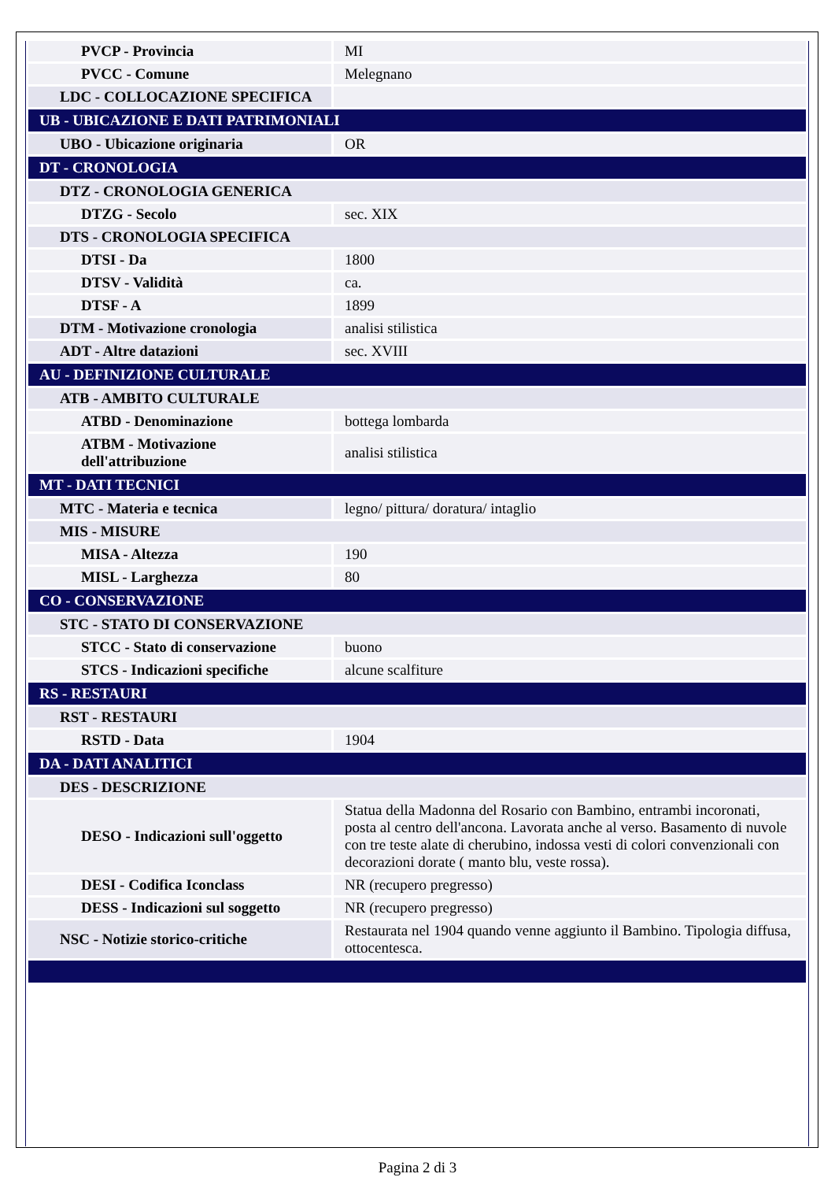| PVCP - Provincia | MI |
| PVCC - Comune | Melegnano |
| LDC - COLLOCAZIONE SPECIFICA | |
| UB - UBICAZIONE E DATI PATRIMONIALI | |
| UBO - Ubicazione originaria | OR |
| DT - CRONOLOGIA | |
| DTZ - CRONOLOGIA GENERICA | |
| DTZG - Secolo | sec. XIX |
| DTS - CRONOLOGIA SPECIFICA | |
| DTSI - Da | 1800 |
| DTSV - Validità | ca. |
| DTSF - A | 1899 |
| DTM - Motivazione cronologia | analisi stilistica |
| ADT - Altre datazioni | sec. XVIII |
| AU - DEFINIZIONE CULTURALE | |
| ATB - AMBITO CULTURALE | |
| ATBD - Denominazione | bottega lombarda |
| ATBM - Motivazione dell'attribuzione | analisi stilistica |
| MT - DATI TECNICI | |
| MTC - Materia e tecnica | legno/ pittura/ doratura/ intaglio |
| MIS - MISURE | |
| MISA - Altezza | 190 |
| MISL - Larghezza | 80 |
| CO - CONSERVAZIONE | |
| STC - STATO DI CONSERVAZIONE | |
| STCC - Stato di conservazione | buono |
| STCS - Indicazioni specifiche | alcune scalfiture |
| RS - RESTAURI | |
| RST - RESTAURI | |
| RSTD - Data | 1904 |
| DA - DATI ANALITICI | |
| DES - DESCRIZIONE | |
| DESO - Indicazioni sull'oggetto | Statua della Madonna del Rosario con Bambino, entrambi incoronati, posta al centro dell'ancona. Lavorata anche al verso. Basamento di nuvole con tre teste alate di cherubino, indossa vesti di colori convenzionali con decorazioni dorate ( manto blu, veste rossa). |
| DESI - Codifica Iconclass | NR (recupero pregresso) |
| DESS - Indicazioni sul soggetto | NR (recupero pregresso) |
| NSC - Notizie storico-critiche | Restaurata nel 1904 quando venne aggiunto il Bambino. Tipologia diffusa, ottocentesca. |
Pagina 2 di 3